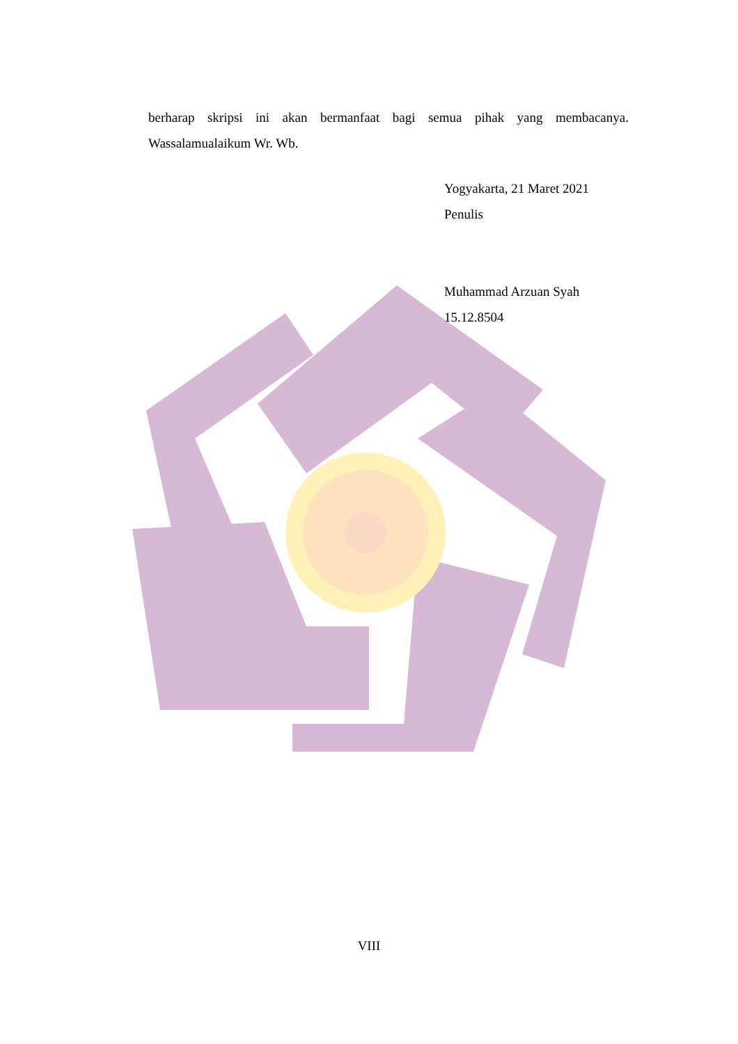berharap skripsi ini akan bermanfaat bagi semua pihak yang membacanya. Wassalamualaikum Wr. Wb.
Yogyakarta, 21 Maret 2021
Penulis
Muhammad Arzuan Syah
15.12.8504
VIII